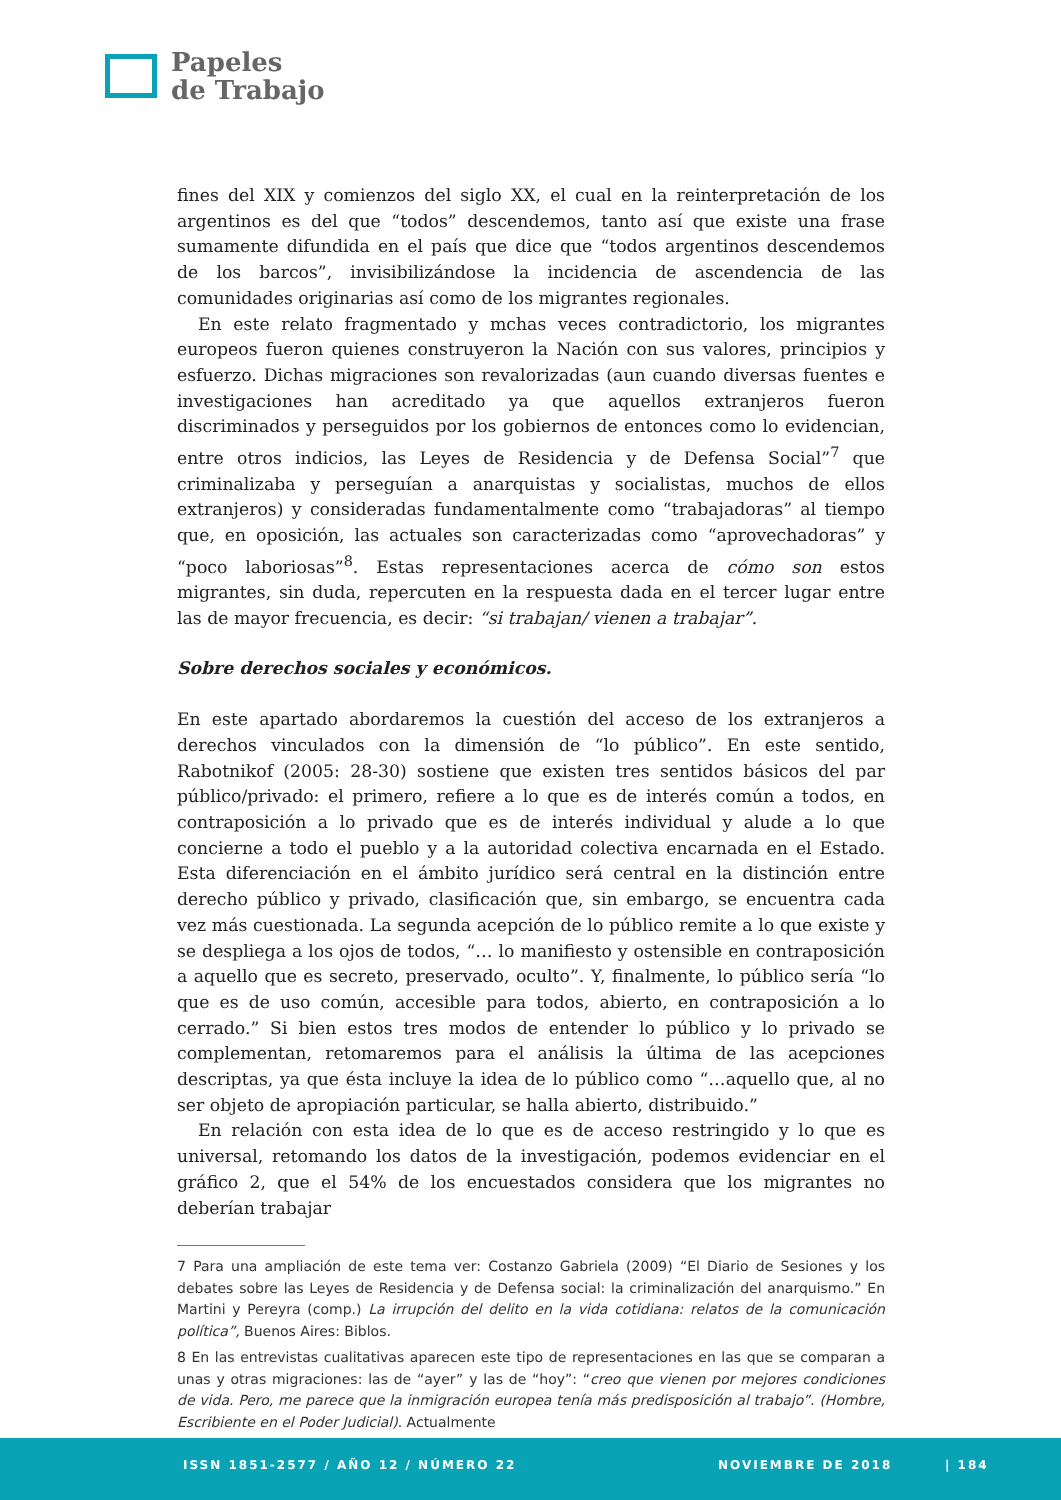Papeles
de Trabajo
fines del XIX y comienzos del siglo XX, el cual en la reinterpretación de los argentinos es del que “todos” descendemos, tanto así que existe una frase sumamente difundida en el país que dice que “todos argentinos descendemos de los barcos”, invisibilizándose la incidencia de ascendencia de las comunidades originarias así como de los migrantes regionales.
En este relato fragmentado y mchas veces contradictorio, los migrantes europeos fueron quienes construyeron la Nación con sus valores, principios y esfuerzo. Dichas migraciones son revalorizadas (aun cuando diversas fuentes e investigaciones han acreditado ya que aquellos extranjeros fueron discriminados y perseguidos por los gobiernos de entonces como lo evidencian, entre otros indicios, las Leyes de Residencia y de Defensa Social”<sup>7</sup> que criminalizaba y perseguían a anarquistas y socialistas, muchos de ellos extranjeros) y consideradas fundamentalmente como “trabajadoras” al tiempo que, en oposición, las actuales son caracterizadas como “aprovechadoras” y “poco laboriosas”<sup>8</sup>. Estas representaciones acerca de cómo son estos migrantes, sin duda, repercuten en la respuesta dada en el tercer lugar entre las de mayor frecuencia, es decir: “si trabajan/ vienen a trabajar”.
Sobre derechos sociales y económicos.
En este apartado abordaremos la cuestión del acceso de los extranjeros a derechos vinculados con la dimensión de “lo público”. En este sentido, Rabotnikof (2005: 28-30) sostiene que existen tres sentidos básicos del par público/privado: el primero, refiere a lo que es de interés común a todos, en contraposición a lo privado que es de interés individual y alude a lo que concierne a todo el pueblo y a la autoridad colectiva encarnada en el Estado. Esta diferenciación en el ámbito jurídico será central en la distinción entre derecho público y privado, clasificación que, sin embargo, se encuentra cada vez más cuestionada. La segunda acepción de lo público remite a lo que existe y se despliega a los ojos de todos, “… lo manifiesto y ostensible en contraposición a aquello que es secreto, preservado, oculto”. Y, finalmente, lo público sería “lo que es de uso común, accesible para todos, abierto, en contraposición a lo cerrado.” Si bien estos tres modos de entender lo público y lo privado se complementan, retomaremos para el análisis la última de las acepciones descriptas, ya que ésta incluye la idea de lo público como “…aquello que, al no ser objeto de apropiación particular, se halla abierto, distribuido.”
En relación con esta idea de lo que es de acceso restringido y lo que es universal, retomando los datos de la investigación, podemos evidenciar en el gráfico 2, que el 54% de los encuestados considera que los migrantes no deberían trabajar
7 Para una ampliación de este tema ver: Costanzo Gabriela (2009) “El Diario de Sesiones y los debates sobre las Leyes de Residencia y de Defensa social: la criminalización del anarquismo.” En Martini y Pereyra (comp.) La irrupción del delito en la vida cotidiana: relatos de la comunicación política”, Buenos Aires: Biblos.
8 En las entrevistas cualitativas aparecen este tipo de representaciones en las que se comparan a unas y otras migraciones: las de “ayer” y las de “hoy”: “creo que vienen por mejores condiciones de vida. Pero, me parece que la inmigración europea tenía más predisposición al trabajo”. (Hombre, Escribiente en el Poder Judicial). Actualmente
ISSN 1851-2577 / AÑO 12 / NÚMERO 22 NOVIEMBRE DE 2018 | 184